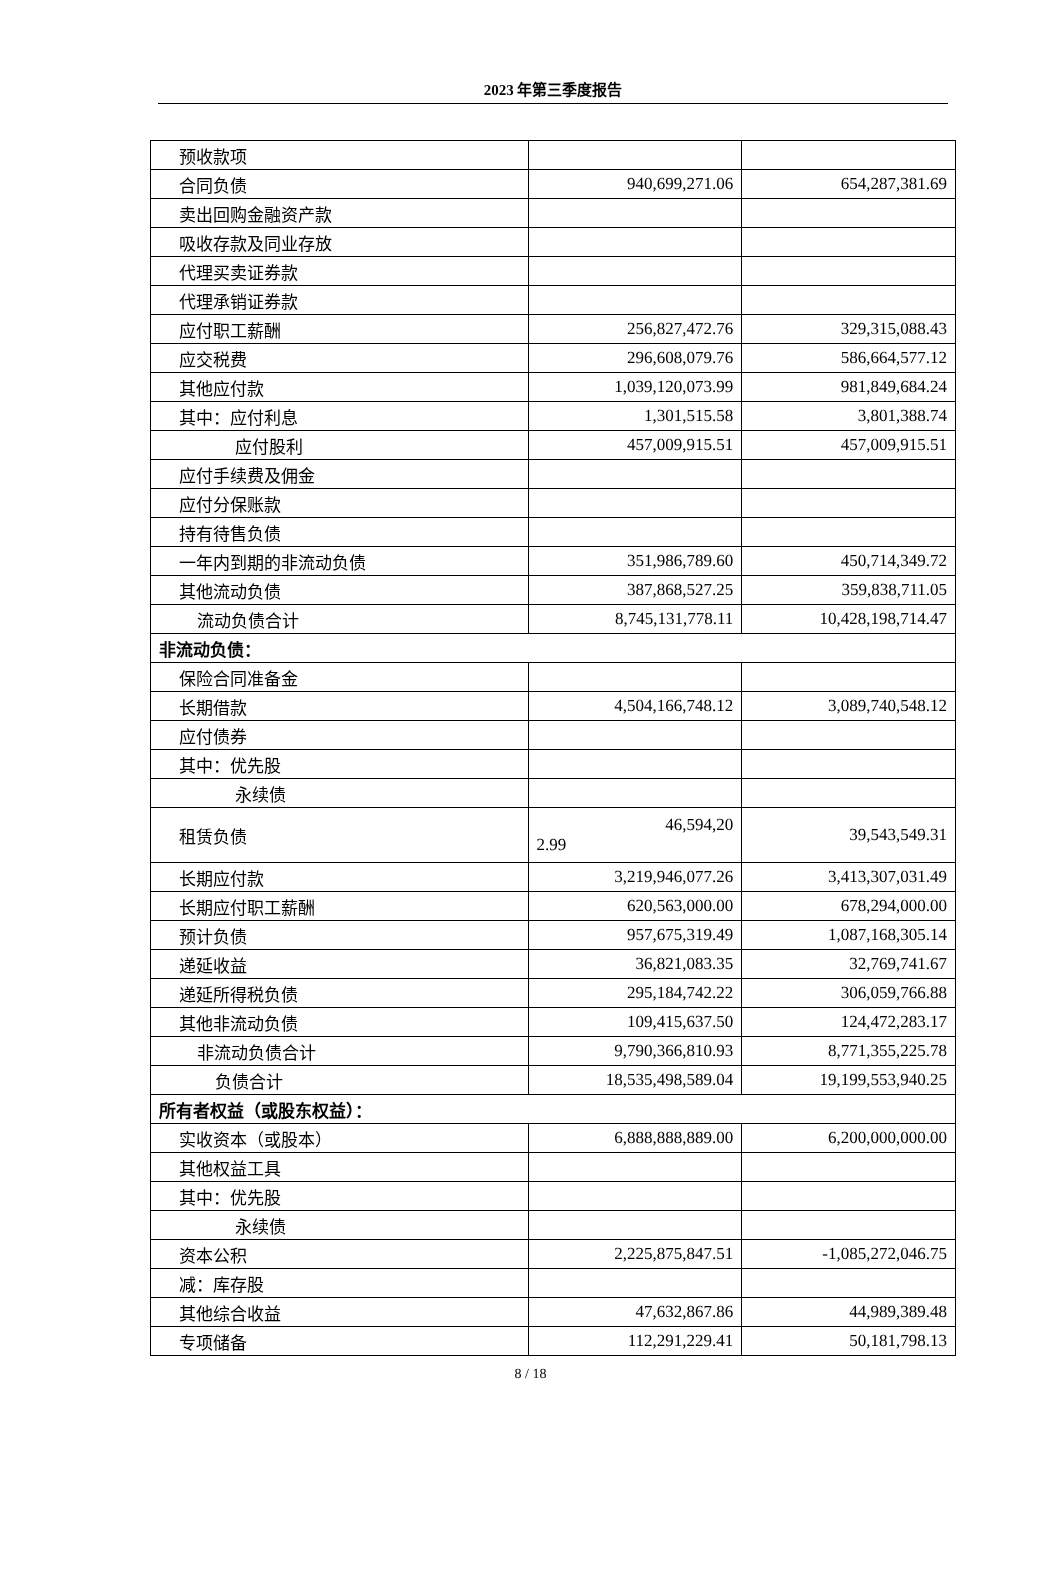2023 年第三季度报告
| 预收款项 | | |
| 合同负债 | 940,699,271.06 | 654,287,381.69 |
| 卖出回购金融资产款 | | |
| 吸收存款及同业存放 | | |
| 代理买卖证券款 | | |
| 代理承销证券款 | | |
| 应付职工薪酬 | 256,827,472.76 | 329,315,088.43 |
| 应交税费 | 296,608,079.76 | 586,664,577.12 |
| 其他应付款 | 1,039,120,073.99 | 981,849,684.24 |
| 其中：应付利息 | 1,301,515.58 | 3,801,388.74 |
| 应付股利 | 457,009,915.51 | 457,009,915.51 |
| 应付手续费及佣金 | | |
| 应付分保账款 | | |
| 持有待售负债 | | |
| 一年内到期的非流动负债 | 351,986,789.60 | 450,714,349.72 |
| 其他流动负债 | 387,868,527.25 | 359,838,711.05 |
| 流动负债合计 | 8,745,131,778.11 | 10,428,198,714.47 |
| 非流动负债： | | |
| 保险合同准备金 | | |
| 长期借款 | 4,504,166,748.12 | 3,089,740,548.12 |
| 应付债券 | | |
| 其中：优先股 | | |
| 永续债 | | |
| 租赁负债 | 46,594,20 2.99 | 39,543,549.31 |
| 长期应付款 | 3,219,946,077.26 | 3,413,307,031.49 |
| 长期应付职工薪酬 | 620,563,000.00 | 678,294,000.00 |
| 预计负债 | 957,675,319.49 | 1,087,168,305.14 |
| 递延收益 | 36,821,083.35 | 32,769,741.67 |
| 递延所得税负债 | 295,184,742.22 | 306,059,766.88 |
| 其他非流动负债 | 109,415,637.50 | 124,472,283.17 |
| 非流动负债合计 | 9,790,366,810.93 | 8,771,355,225.78 |
| 负债合计 | 18,535,498,589.04 | 19,199,553,940.25 |
| 所有者权益（或股东权益）： | | |
| 实收资本（或股本） | 6,888,888,889.00 | 6,200,000,000.00 |
| 其他权益工具 | | |
| 其中：优先股 | | |
| 永续债 | | |
| 资本公积 | 2,225,875,847.51 | -1,085,272,046.75 |
| 减：库存股 | | |
| 其他综合收益 | 47,632,867.86 | 44,989,389.48 |
| 专项储备 | 112,291,229.41 | 50,181,798.13 |
8 / 18